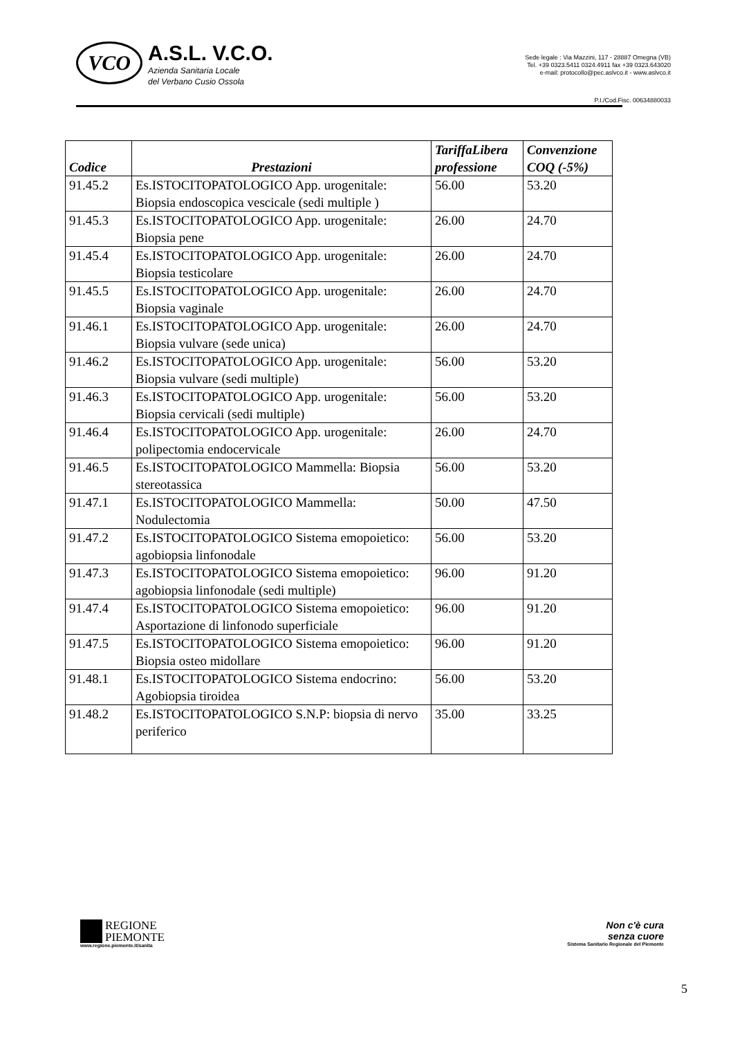VCO
A.S.L. V.C.O.
Azienda Sanitaria Locale
del Verbano Cusio Ossola
Sede legale : Via Mazzini, 117 - 28887 Omegna (VB)
Tel. +39 0323.5411 0324.4911 fax +39 0323.643020
e-mail: protocollo@pec.aslvco.it - www.aslvco.it
P.I./Cod.Fisc. 00634880033
| Codice | Prestazioni | TariffaLibera professione | Convenzione COQ (-5%) |
| --- | --- | --- | --- |
| 91.45.2 | Es.ISTOCITOPATOLOGICO App. urogenitale: Biopsia endoscopica vescicale (sedi multiple ) | 56.00 | 53.20 |
| 91.45.3 | Es.ISTOCITOPATOLOGICO App. urogenitale: Biopsia pene | 26.00 | 24.70 |
| 91.45.4 | Es.ISTOCITOPATOLOGICO App. urogenitale: Biopsia testicolare | 26.00 | 24.70 |
| 91.45.5 | Es.ISTOCITOPATOLOGICO App. urogenitale: Biopsia vaginale | 26.00 | 24.70 |
| 91.46.1 | Es.ISTOCITOPATOLOGICO App. urogenitale: Biopsia vulvare (sede unica) | 26.00 | 24.70 |
| 91.46.2 | Es.ISTOCITOPATOLOGICO App. urogenitale: Biopsia vulvare (sedi multiple) | 56.00 | 53.20 |
| 91.46.3 | Es.ISTOCITOPATOLOGICO App. urogenitale: Biopsia cervicali (sedi multiple) | 56.00 | 53.20 |
| 91.46.4 | Es.ISTOCITOPATOLOGICO App. urogenitale: polipectomia endocervicale | 26.00 | 24.70 |
| 91.46.5 | Es.ISTOCITOPATOLOGICO Mammella: Biopsia stereotassica | 56.00 | 53.20 |
| 91.47.1 | Es.ISTOCITOPATOLOGICO Mammella: Nodulectomia | 50.00 | 47.50 |
| 91.47.2 | Es.ISTOCITOPATOLOGICO Sistema emopoietico: agobiopsia linfonodale | 56.00 | 53.20 |
| 91.47.3 | Es.ISTOCITOPATOLOGICO Sistema emopoietico: agobiopsia linfonodale (sedi multiple) | 96.00 | 91.20 |
| 91.47.4 | Es.ISTOCITOPATOLOGICO Sistema emopoietico: Asportazione di linfonodo superficiale | 96.00 | 91.20 |
| 91.47.5 | Es.ISTOCITOPATOLOGICO Sistema emopoietico: Biopsia osteo midollare | 96.00 | 91.20 |
| 91.48.1 | Es.ISTOCITOPATOLOGICO Sistema endocrino: Agobiopsia tiroidea | 56.00 | 53.20 |
| 91.48.2 | Es.ISTOCITOPATOLOGICO S.N.P: biopsia di nervo periferico | 35.00 | 33.25 |
REGIONE
PIEMONTE
www.regione.piemonte.it/sanita
Non c'è cura
senza cuore
Sistema Sanitario Regionale del Piemonte
5